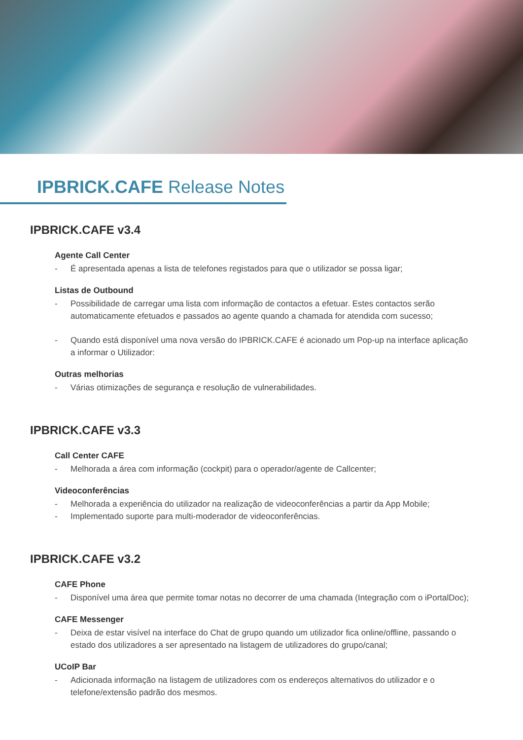IPBRICK.CAFE Release Notes
IPBRICK.CAFE v3.4
Agente Call Center
- É apresentada apenas a lista de telefones registados para que o utilizador se possa ligar;
Listas de Outbound
- Possibilidade de carregar uma lista com informação de contactos a efetuar. Estes contactos serão automaticamente efetuados e passados ao agente quando a chamada for atendida com sucesso;
- Quando está disponível uma nova versão do IPBRICK.CAFE é acionado um Pop-up na interface aplicação a informar o Utilizador:
Outras melhorias
- Várias otimizações de segurança e resolução de vulnerabilidades.
IPBRICK.CAFE v3.3
Call Center CAFE
- Melhorada a área com informação (cockpit) para o operador/agente de Callcenter;
Videoconferências
- Melhorada a experiência do utilizador na realização de videoconferências a partir da App Mobile;
- Implementado suporte para multi-moderador de videoconferências.
IPBRICK.CAFE v3.2
CAFE Phone
- Disponível uma área que permite tomar notas no decorrer de uma chamada (Integração com o iPortalDoc);
CAFE Messenger
- Deixa de estar visível na interface do Chat de grupo quando um utilizador fica online/offline, passando o estado dos utilizadores a ser apresentado na listagem de utilizadores do grupo/canal;
UCoIP Bar
- Adicionada informação na listagem de utilizadores com os endereços alternativos do utilizador e o telefone/extensão padrão dos mesmos.